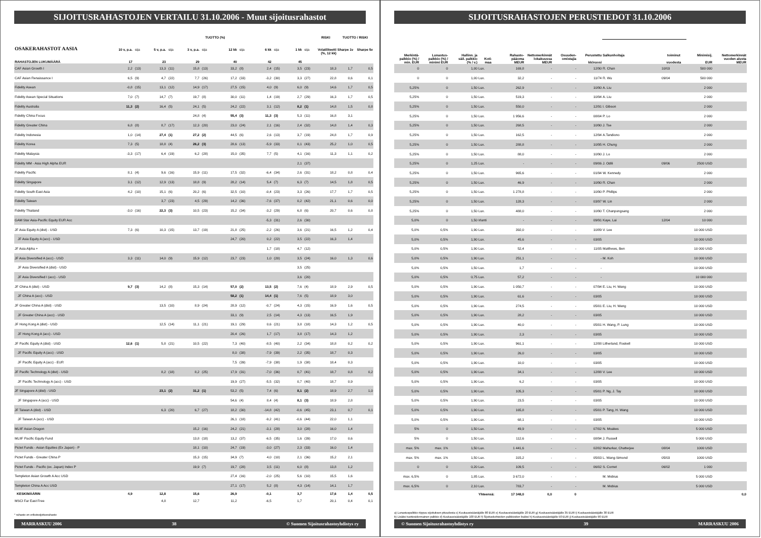SIJOITUSRAHASTOJEN VERTAILU 31.10.2006 - Muut sijoitusrahastot
| OSAKERAHASTOT AASIA | TUOTTO (%) | | | | | | | | | | | | RISKI | TUOTTO / RISKI | |
| --- | --- | --- | --- | --- | --- | --- | --- | --- | --- | --- | --- | --- | --- | --- | --- |
| | 10 v, p.a. | sija | 5 v, p.a. | sija | 3 v, p.a. | sija | 12 kk | sija | 6 kk | sija | 1 kk | sija | Volatiliteetti | Sharpe 1v | Sharpe 5v |
| RAHASTOJEN LUKUMÄÄRÄ | 17 | | 23 | | 29 | | 40 | | 42 | | 45 | | (%, 12 kk) | | |
| CAF Asian Growth I | 2,2 | (13) | 13,3 | (11) | 15,8 | (13) | 33,2 | (8) | 2,4 | (15) | 3,5 | (23) | 18,3 | 1,7 | 0,5 |
| CAF Asian Renaissance I | 6,5 | (9) | 4,7 | (22) | 7,7 | (26) | 17,2 | (33) | -3,2 | (30) | 3,3 | (27) | 22,8 | 0,6 | 0,1 |
| Fidelity Asean | -0,8 | (15) | 13,1 | (12) | 14,9 | (17) | 27,5 | (15) | 4,0 | (9) | 6,0 | (9) | 14,6 | 1,7 | 0,5 |
| Fidelity Asean Special Situations | 7,0 | (7) | 14,7 | (7) | 19,7 | (8) | 30,0 | (11) | 1,4 | (19) | 2,7 | (29) | 16,3 | 1,7 | 0,5 |
| Fidelity Australia | 11,3 | (2) | 16,4 | (5) | 24,1 | (5) | 24,2 | (22) | 3,1 | (12) | 8,2 | (1) | 14,8 | 1,5 | 0,8 |
| Fidelity China Focus | | | | | 24,8 | (4) | 55,4 | (3) | 11,3 | (3) | 5,3 | (11) | 16,8 | 3,1 | |
| Fidelity Greater China | 6,8 | (8) | 8,7 | (17) | 12,3 | (20) | 23,0 | (24) | 2,1 | (16) | 2,4 | (32) | 14,8 | 1,4 | 0,3 |
| Fidelity Indonesia | 1,0 | (14) | 27,4 | (1) | 27,2 | (2) | 44,5 | (6) | 2,6 | (13) | 3,7 | (19) | 24,8 | 1,7 | 0,9 |
| Fidelity Korea | 7,3 | (5) | 18,8 | (4) | 26,2 | (3) | 28,6 | (13) | -5,9 | (33) | 0,1 | (43) | 25,2 | 1,0 | 0,5 |
| Fidelity Malaysia | -3,3 | (17) | 6,4 | (19) | 6,2 | (28) | 15,0 | (35) | 7,7 | (5) | 4,1 | (16) | 11,3 | 1,1 | 0,2 |
| Fidelity MM - Asia High Alpha EUR | | | | | | | | | | | 2,1 | (37) | | | |
| Fidelity Pacific | 8,1 | (4) | 9,6 | (16) | 15,9 | (11) | 17,5 | (32) | -6,4 | (34) | 2,6 | (31) | 18,2 | 0,8 | 0,4 |
| Fidelity Singapore | 3,1 | (12) | 12,9 | (13) | 18,8 | (9) | 28,2 | (14) | 5,4 | (7) | 6,3 | (7) | 14,5 | 1,8 | 0,5 |
| Fidelity South East Asia | 4,2 | (10) | 15,1 | (6) | 20,2 | (6) | 32,5 | (10) | -0,4 | (23) | 3,3 | (26) | 17,7 | 1,7 | 0,5 |
| Fidelity Taiwan | | | 3,7 | (23) | 4,5 | (29) | 14,2 | (36) | -7,6 | (37) | 0,2 | (42) | 21,1 | 0,6 | 0,0 |
| Fidelity Thailand | -3,0 | (16) | 22,3 | (3) | 10,5 | (23) | 15,2 | (34) | -3,2 | (29) | 6,8 | (6) | 20,7 | 0,6 | 0,8 |
| GAM Star Asia-Pacific Equity EUR Acc | | | | | | | | | -5,3 | (31) | 2,6 | (30) | | | |
| JF Asia Equity A (dist) - USD | 7,3 | (6) | 10,3 | (15) | 13,7 | (19) | 21,8 | (25) | -2,2 | (26) | 3,6 | (21) | 16,5 | 1,2 | 0,4 |
| JF Asia Equity A (acc) - USD | | | | | | | 24,7 | (20) | 0,2 | (22) | 3,5 | (22) | 16,3 | 1,4 | |
| JF Asia Alpha + | | | | | | | | | 1,7 | (18) | 4,7 | (12) | | | |
| JF Asia Diversified A (acc) - USD | 3,3 | (11) | 14,0 | (9) | 15,9 | (12) | 23,7 | (23) | 1,0 | (20) | 3,5 | (24) | 16,0 | 1,3 | 0,6 |
| JF Asia Diversified A (dist) - USD | | | | | | | | | | | 3,5 | (25) | | | |
| JF Asia Diversified I (acc) - USD | | | | | | | | | | | 3,6 | (20) | | | |
| JF China A (dist) - USD | 9,7 | (3) | 14,2 | (8) | 15,3 | (14) | 57,0 | (2) | 13,5 | (2) | 7,6 | (4) | 18,9 | 2,9 | 0,5 |
| JF China A (acc) - USD | | | | | | | 58,2 | (1) | 14,4 | (1) | 7,6 | (5) | 18,9 | 3,0 | |
| JF Greater China A (dist) - USD | | | 13,5 | (10) | 8,9 | (24) | 28,9 | (12) | -0,7 | (24) | 4,3 | (15) | 16,9 | 1,6 | 0,5 |
| JF Greater China A (acc) - USD | | | | | | | 33,1 | (9) | 2,5 | (14) | 4,3 | (13) | 16,5 | 1,9 | |
| JF Hong Kong A (dist) - USD | | | 12,5 | (14) | 11,1 | (21) | 19,1 | (29) | 0,6 | (21) | 3,8 | (18) | 14,3 | 1,2 | 0,5 |
| JF Hong Kong A (acc) - USD | | | | | | | 20,4 | (26) | 1,7 | (17) | 3,8 | (17) | 14,3 | 1,2 | |
| JF Pacific Equity A (dist) - USD | 12,6 | (1) | 5,8 | (21) | 10,5 | (22) | 7,3 | (40) | -8,5 | (40) | 2,2 | (34) | 18,8 | 0,2 | 0,2 |
| JF Pacific Equity A (acc) - USD | | | | | | | 8,0 | (38) | -7,9 | (39) | 2,2 | (35) | 18,7 | 0,3 | |
| JF Pacific Equity A (acc) - EUR | | | | | | | 7,5 | (39) | -7,9 | (38) | 1,9 | (38) | 18,4 | 0,3 | |
| JF Pacific Technology A (dist) - USD | | | 8,2 | (18) | 8,2 | (25) | 17,9 | (31) | -7,0 | (36) | 0,7 | (41) | 18,7 | 0,8 | 0,2 |
| JF Pacific Technology A (acc) - USD | | | | | | | 19,9 | (27) | -5,5 | (32) | 0,7 | (40) | 18,7 | 0,9 | |
| JF Singapore A (dist) - USD | | | 23,1 | (2) | 31,2 | (1) | 53,2 | (5) | 7,4 | (6) | 8,1 | (2) | 18,9 | 2,7 | 1,0 |
| JF Singapore A (acc) - USD | | | | | | | 54,6 | (4) | 8,4 | (4) | 8,1 | (3) | 18,9 | 2,8 | |
| JF Taiwan A (dist) - USD | | | 6,3 | (20) | 6,7 | (27) | 18,2 | (30) | -14,8 | (42) | -0,6 | (45) | 23,1 | 0,7 | 0,1 |
| JF Taiwan A (acc) - USD | | | | | | | 26,1 | (18) | -9,2 | (41) | -0,6 | (44) | 22,0 | 1,1 | |
| MLIIF Asian Dragon | | | | | 15,2 | (16) | 24,2 | (21) | -3,1 | (28) | 3,0 | (28) | 16,0 | 1,4 | |
| MLIIF Pacific Equity Fund | | | | | 13,8 | (18) | 13,2 | (37) | -6,5 | (35) | 1,6 | (39) | 17,0 | 0,6 | |
| Pictet Funds - Asian Equities (Ex Japan) - P | | | | | 18,1 | (10) | 24,7 | (19) | -3,0 | (27) | 2,3 | (33) | 16,0 | 1,4 | |
| Pictet Funds - Greater China P | | | | | 15,3 | (15) | 34,9 | (7) | 4,0 | (10) | 2,1 | (36) | 15,2 | 2,1 | |
| Pictet Funds - Pacific (ex. Japan) Index P | | | | | 19,9 | (7) | 19,7 | (28) | 3,5 | (11) | 6,0 | (8) | 13,8 | 1,2 | |
| Templeton Asian Growth A Acc USD | | | | | | | 27,4 | (16) | -2,0 | (25) | 5,6 | (10) | 15,5 | 1,6 | |
| Templeton China A Acc USD | | | | | | | 27,1 | (17) | 5,2 | (8) | 4,3 | (14) | 14,1 | 1,7 | |
| KESKIMÄÄRIN | 4,9 | | 12,8 | | 15,6 | | 26,9 | | -0,1 | | 3,7 | | 17,6 | 1,4 | 0,5 |
| MSCI Far East Free | | | 4,8 | | 12,7 | | 11,2 | | -6,5 | | 1,7 | | 20,1 | 0,4 | 0,1 |
* rahasto on erikoissijoitusrahasto
MARRASKUU 2006 38 © Suomen Sijoitusrahastoyhdistys ry
SIJOITUSRAHASTOJEN PERUSTIEDOT 31.10.2006
| Merkintä- palkkio (%) / min. EUR | Lunastus- palkkio (%) / minimi EUR | Hallinn. ja säil. palkkio (% / v.) | Koti- maa | Rahasto- pääoma MEUR | Nettomerkinnät lokakuussa MEUR | Osuuden- omistajia | Perustettu kk/vuosi | Salkunhoitaja | toiminut vuodesta | Minimisij. EUR | Nettomerkinnät vuoden alusta MEUR |
| --- | --- | --- | --- | --- | --- | --- | --- | --- | --- | --- | --- |
| 0 | 0 | 1,00 | Lux. | 169,8 | - | - | 12/90 | R. Chan | 10/03 | 500 000 | |
| 0 | 0 | 1,00 | Lux. | 32,2 | - | - | 11/74 | R. Wu | 09/04 | 500 000 | |
| 5,25% | 0 | 1,50 | Lux. | 262,9 | - | - | 10/90 | A. Liu | | 2 000 | |
| 5,25% | 0 | 1,50 | Lux. | 519,3 | - | - | 10/94 | A. Liu | | 2 000 | |
| 5,25% | 0 | 1,50 | Lux. | 550,0 | - | - | 12/91 | I. Gibson | | 2 000 | |
| 5,25% | 0 | 1,50 | Lux. | 1 956,6 | - | - | 08/04 | P. Lo | | 2 000 | |
| 5,25% | 0 | 1,50 | Lux. | 268,5 | - | - | 10/90 | J. Tse | | 2 000 | |
| 5,25% | 0 | 1,50 | Lux. | 162,5 | - | - | 12/94 | A.Tandiono | | 2 000 | |
| 5,25% | 0 | 1,50 | Lux. | 288,8 | - | - | 10/95 | H. Chung | | 2 000 | |
| 5,25% | 0 | 1,50 | Lux. | 88,0 | - | - | 10/90 | J. Lo | | 2 000 | |
| 5,25% | 0 | 1,25 | Lux. | - | - | - | 09/06 | J. Odili | 09/06 | 2500 USD | |
| 5,25% | 0 | 1,50 | Lux. | 965,6 | - | - | 01/94 | W. Kennedy | | 2 000 | |
| 5,25% | 0 | 1,50 | Lux. | 46,9 | - | - | 10/90 | R. Chan | | 2 000 | |
| 5,25% | 0 | 1,50 | Lux. | 1 278,8 | - | - | 10/90 | P. Phillips | | 2 000 | |
| 5,25% | 0 | 1,50 | Lux. | 128,3 | - | - | 03/97 | W. Lin | | 2 000 | |
| 5,25% | 0 | 1,50 | Lux. | 488,0 | - | - | 10/90 | T. Chanpongsang | | 2 000 | |
| 5,0% | 0 | 1,50 | Irlanti | - | - | - | 09/91 | Kaye, Lai | 12/04 | 10 000 | |
| 5,0% | 0,5% | 1,90 | Lux. | 392,0 | - | - | 10/89 | V. Lee | | 10 000 USD | |
| 5,0% | 0,5% | 1,90 | Lux. | 45,6 | - | - | 03/05 | | | 10 000 USD | |
| 5,0% | 0,5% | 1,90 | Lux. | 52,4 | - | - | 11/05 | Matthews, Ben | | 10 000 USD | |
| 5,0% | 0,5% | 1,90 | Lux. | 251,1 | - | - | - | M. Koh | | 10 000 USD | |
| 5,0% | 0,5% | 1,50 | Lux. | 1,7 | - | - | - | | | 10 000 USD | |
| 5,0% | 0,5% | 0,75 | Lux. | 57,2 | - | - | - | | | 10 000 000 | |
| 5,0% | 0,5% | 1,90 | Lux. | 1 050,7 | - | - | 07/94 | E. Liu, H. Wang | | 10 000 USD | |
| 5,0% | 0,5% | 1,90 | Lux. | 61,6 | - | - | 03/05 | | | 10 000 USD | |
| 5,0% | 0,5% | 1,90 | Lux. | 274,5 | - | - | 05/01 | E. Liu, H. Wang | | 10 000 USD | |
| 5,0% | 0,5% | 1,90 | Lux. | 28,2 | - | - | 03/05 | | | 10 000 USD | |
| 5,0% | 0,5% | 1,90 | Lux. | 40,0 | - | - | 05/01 | H. Wang, P. Lung | | 10 000 USD | |
| 5,0% | 0,5% | 1,90 | Lux. | 2,3 | - | - | 03/05 | | | 10 000 USD | |
| 5,0% | 0,5% | 1,90 | Lux. | 961,1 | - | - | 12/88 | Litherland, Roskell | | 10 000 USD | |
| 5,0% | 0,5% | 1,90 | Lux. | 26,0 | - | - | 03/05 | | | 10 000 USD | |
| 5,0% | 0,5% | 1,90 | Lux. | 10,0 | - | - | 03/05 | | | 10 000 USD | |
| 5,0% | 0,5% | 1,90 | Lux. | 34,1 | - | - | 12/88 | V. Lee | | 10 000 USD | |
| 5,0% | 0,5% | 1,90 | Lux. | 6,2 | - | - | 03/05 | | | 10 000 USD | |
| 5,0% | 0,5% | 1,90 | Lux. | 105,3 | - | - | 05/01 | P. Ng, J. Tay | | 10 000 USD | |
| 5,0% | 0,5% | 1,90 | Lux. | 23,5 | - | - | 03/05 | | | 10 000 USD | |
| 5,0% | 0,5% | 1,90 | Lux. | 165,8 | - | - | 05/01 | P. Tang, H. Wang | | 10 000 USD | |
| 5,0% | 0,5% | 1,90 | Lux. | 68,1 | - | - | 03/05 | | | 10 000 USD | |
| 5% | 0 | 1,50 | Lux. | 49,9 | - | - | 07/02 | N. Moakes | | 5 000 USD | |
| 5% | 0 | 1,50 | Lux. | 112,6 | - | - | 08/94 | J. Russell | | 5 000 USD | |
| max. 5% | max. 1% | 1,50 | Lux. | 1 441,6 | - | - | 02/02 | Mahurkar, Chatterjee | 08/04 | 1000 USD | |
| max. 5% | max. 1% | 1,50 | Lux. | 315,2 | - | - | 05/03 | L. Wang-Simond | 05/03 | 1000 USD | |
| 0 | 0 | 0,20 | Lux. | 109,5 | - | - | 06/02 | S. Cornet | 06/02 | 1 000 | |
| max. 6,5% | 0 | 1,85 | Lux. | 3 672,0 | - | - | | M. Mobius | | 5 000 USD | |
| max. 6,5% | 0 | 2,10 | Lux. | 783,7 | - | - | | M. Mobius | | 5 000 USD | |
| | | | Yhteensä: | 17 348,0 | 0,0 | 0 | | | | | 0,0 |
a) Lunastuspalkkio riippuu sijoituksen pituudesta c) Kuukausisäästäjälle 80 EUR e) Kuukausisäästäjälle 20 EUR g) Kuukausisäästäjälle 35 EUR i) Kuukausisäästäjälle 30 EUR
b) Lisäksi tuottosidonnainen palkkio d) Kuukausisäästäjälle 100 EUR f) Sijoituskohteiden palkkioiden lisäksi h) Kuukausisäästäjälle 50 EUR j) Kuukausisäästäjälle 90 EUR
© Suomen Sijoitusrahastoyhdistys ry 39 MARRASKUU 2006